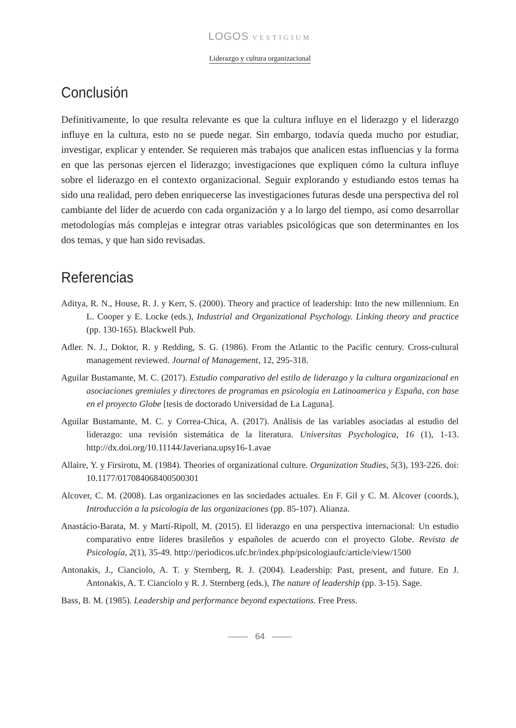LOGOS VESTIGIUM
Liderazgo y cultura organizacional
Conclusión
Definitivamente, lo que resulta relevante es que la cultura influye en el liderazgo y el liderazgo influye en la cultura, esto no se puede negar. Sin embargo, todavía queda mucho por estudiar, investigar, explicar y entender. Se requieren más trabajos que analicen estas influencias y la forma en que las personas ejercen el liderazgo; investigaciones que expliquen cómo la cultura influye sobre el liderazgo en el contexto organizacional. Seguir explorando y estudiando estos temas ha sido una realidad, pero deben enriquecerse las investigaciones futuras desde una perspectiva del rol cambiante del líder de acuerdo con cada organización y a lo largo del tiempo, así como desarrollar metodologías más complejas e integrar otras variables psicológicas que son determinantes en los dos temas, y que han sido revisadas.
Referencias
Aditya, R. N., House, R. J. y Kerr, S. (2000). Theory and practice of leadership: Into the new millennium. En L. Cooper y E. Locke (eds.), Industrial and Organizational Psychology. Linking theory and practice (pp. 130-165). Blackwell Pub.
Adler. N. J., Doktor, R. y Redding, S. G. (1986). From the Atlantic to the Pacific century. Cross-cultural management reviewed. Journal of Management, 12, 295-318.
Aguilar Bustamante, M. C. (2017). Estudio comparativo del estilo de liderazgo y la cultura organizacional en asociaciones gremiales y directores de programas en psicología en Latinoamerica y España, con base en el proyecto Globe [tesis de doctorado Universidad de La Laguna].
Aguilar Bustamante, M. C. y Correa-Chica, A. (2017). Análisis de las variables asociadas al estudio del liderazgo: una revisión sistemática de la literatura. Universitas Psychologica, 16 (1), 1-13. http://dx.doi.org/10.11144/Javeriana.upsy16-1.avae
Allaire, Y. y Firsirotu, M. (1984). Theories of organizational culture. Organization Studies, 5(3), 193-226. doi: 10.1177/017084068400500301
Alcover, C. M. (2008). Las organizaciones en las sociedades actuales. En F. Gil y C. M. Alcover (coords.), Introducción a la psicología de las organizaciones (pp. 85-107). Alianza.
Anastácio-Barata, M. y Martí-Ripoll, M. (2015). El liderazgo en una perspectiva internacional: Un estudio comparativo entre líderes brasileños y españoles de acuerdo con el proyecto Globe. Revista de Psicología, 2(1), 35-49. http://periodicos.ufc.br/index.php/psicologiaufc/article/view/1500
Antonakis, J., Cianciolo, A. T. y Sternberg, R. J. (2004). Leadership: Past, present, and future. En J. Antonakis, A. T. Cianciolo y R. J. Sternberg (eds.), The nature of leadership (pp. 3-15). Sage.
Bass, B. M. (1985). Leadership and performance beyond expectations. Free Press.
64